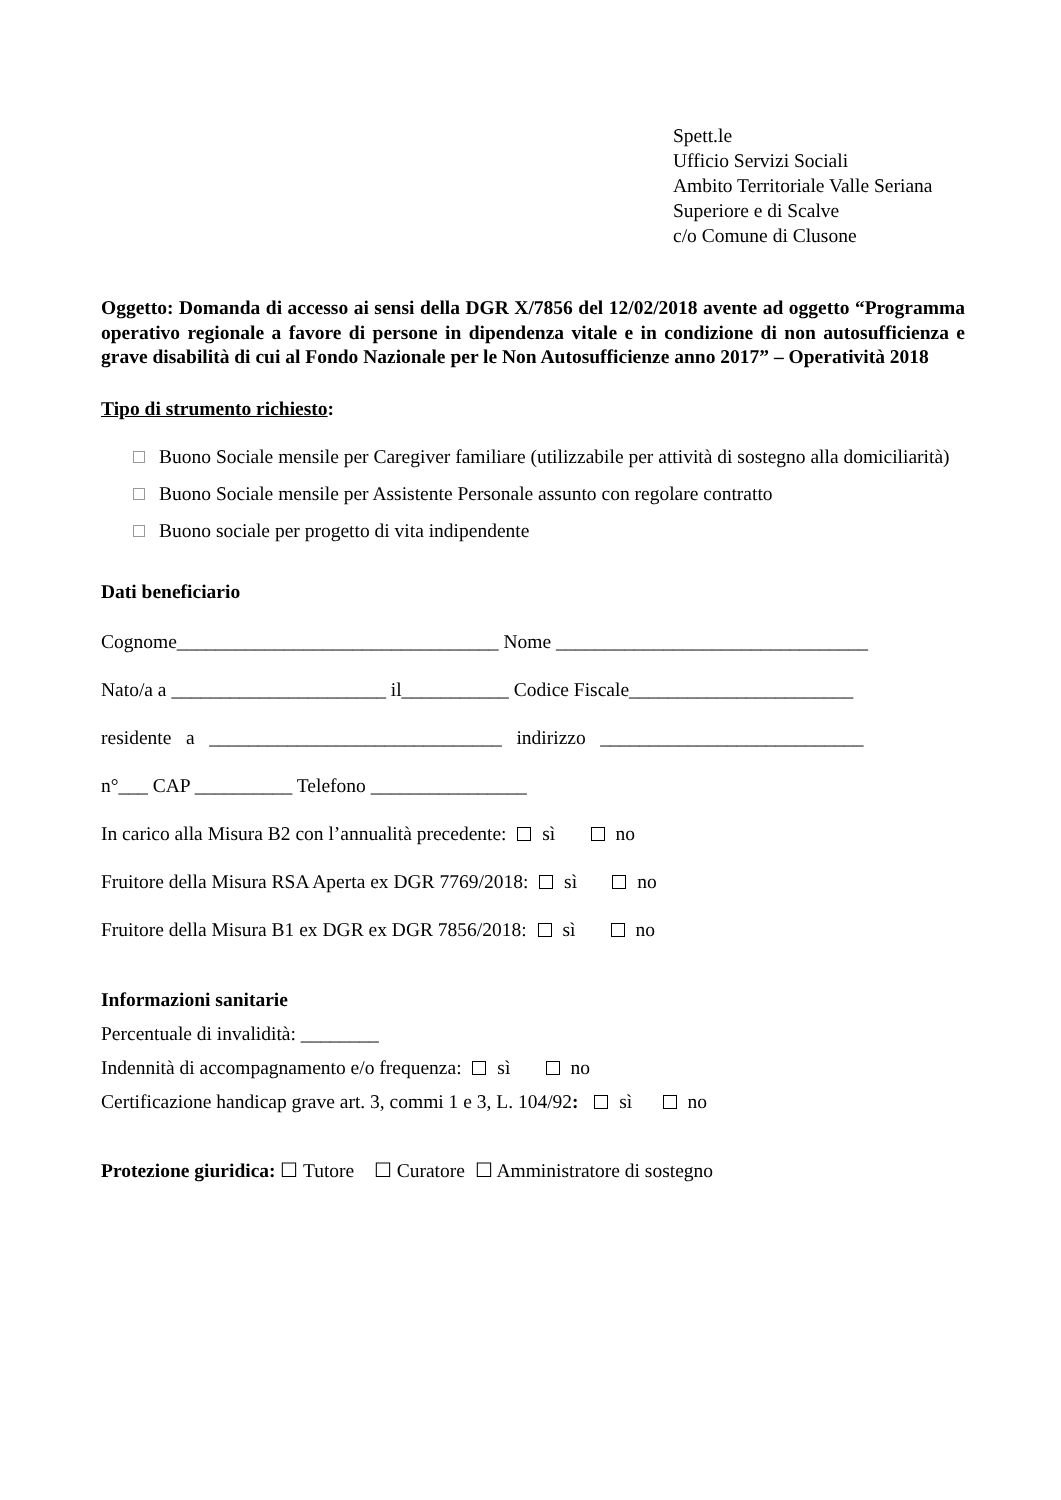Spett.le
Ufficio Servizi Sociali
Ambito Territoriale Valle Seriana
Superiore e di Scalve
c/o Comune di Clusone
Oggetto: Domanda di accesso ai sensi della DGR X/7856 del 12/02/2018 avente ad oggetto “Programma operativo regionale a favore di persone in dipendenza vitale e in condizione di non autosufficienza e grave disabilità di cui al Fondo Nazionale per le Non Autosufficienze anno 2017” – Operatività 2018
Tipo di strumento richiesto:
Buono Sociale mensile per Caregiver familiare (utilizzabile per attività di sostegno alla domiciliarità)
Buono Sociale mensile per Assistente Personale assunto con regolare contratto
Buono sociale per progetto di vita indipendente
Dati beneficiario
Cognome_________________________________ Nome ________________________________
Nato/a a ______________________ il___________ Codice Fiscale_______________________
residente a ______________________________ indirizzo ___________________________
n°___ CAP __________ Telefono ________________
In carico alla Misura B2 con l’annualità precedente: sì no
Fruitore della Misura RSA Aperta ex DGR 7769/2018: sì no
Fruitore della Misura B1 ex DGR ex DGR 7856/2018: sì no
Informazioni sanitarie
Percentuale di invalidità: ________
Indennità di accompagnamento e/o frequenza: sì no
Certificazione handicap grave art. 3, commi 1 e 3, L. 104/92: sì no
Protezione giuridica: ☐ Tutore ☐ Curatore ☐ Amministratore di sostegno